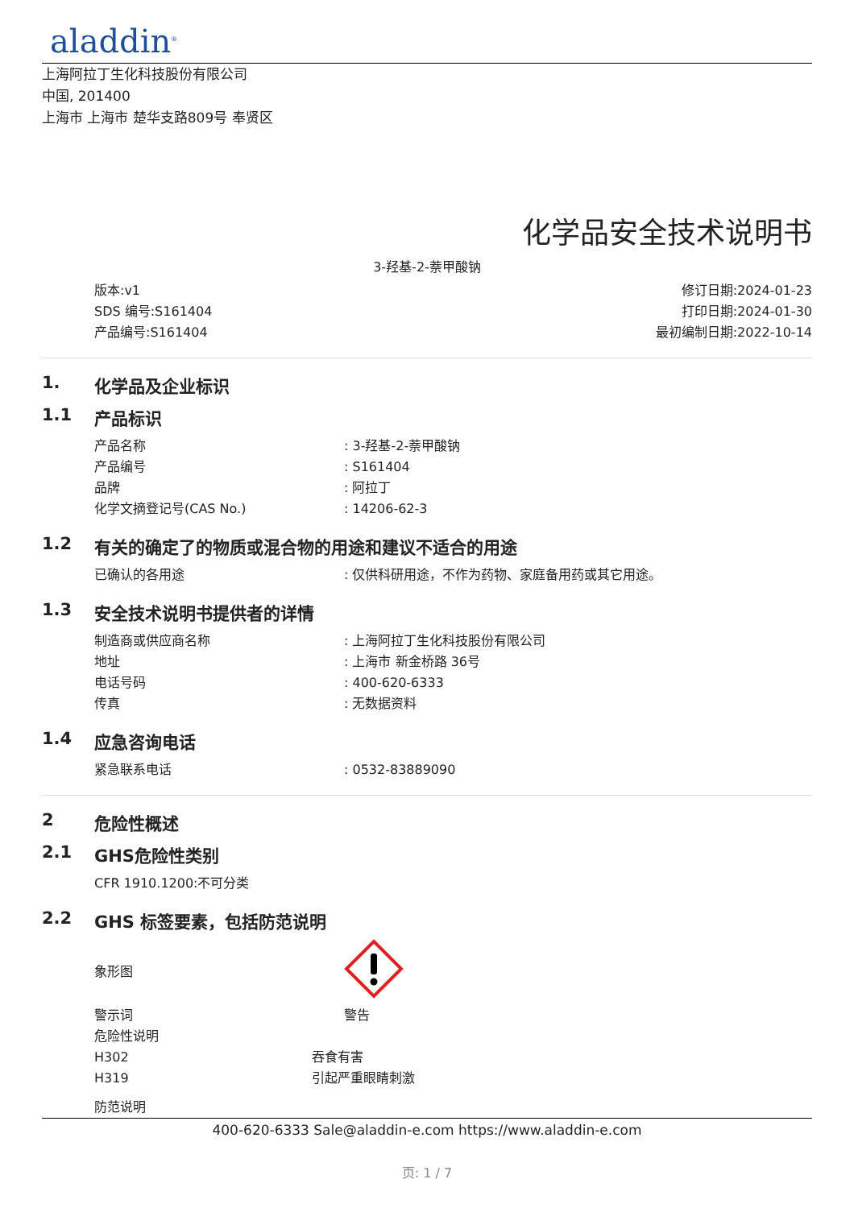aladdin<sup>®</sup>
上海阿拉丁生化科技股份有限公司
中国, 201400
上海市 上海市 楚华支路809号 奉贤区
化学品安全技术说明书
3-羟基-2-萘甲酸钠
版本:v1
SDS 编号:S161404
产品编号:S161404
修订日期:2024-01-23
打印日期:2024-01-30
最初编制日期:2022-10-14
1. 化学品及企业标识
1.1 产品标识
产品名称 : 3-羟基-2-萘甲酸钠
产品编号 : S161404
品牌 : 阿拉丁
化学文摘登记号(CAS No.) : 14206-62-3
1.2 有关的确定了的物质或混合物的用途和建议不适合的用途
已确认的各用途 : 仅供科研用途，不作为药物、家庭备用药或其它用途。
1.3 安全技术说明书提供者的详情
制造商或供应商名称 : 上海阿拉丁生化科技股份有限公司
地址 : 上海市 新金桥路 36号
电话号码 : 400-620-6333
传真 : 无数据资料
1.4 应急咨询电话
紧急联系电话 : 0532-83889090
2 危险性概述
2.1 GHS危险性类别
CFR 1910.1200:不可分类
2.2 GHS 标签要素，包括防范说明
象形图
警示词 警告
危险性说明
H302 吞食有害
H319 引起严重眼睛刺激
防范说明
400-620-6333 Sale@aladdin-e.com https://www.aladdin-e.com
页: 1 / 7